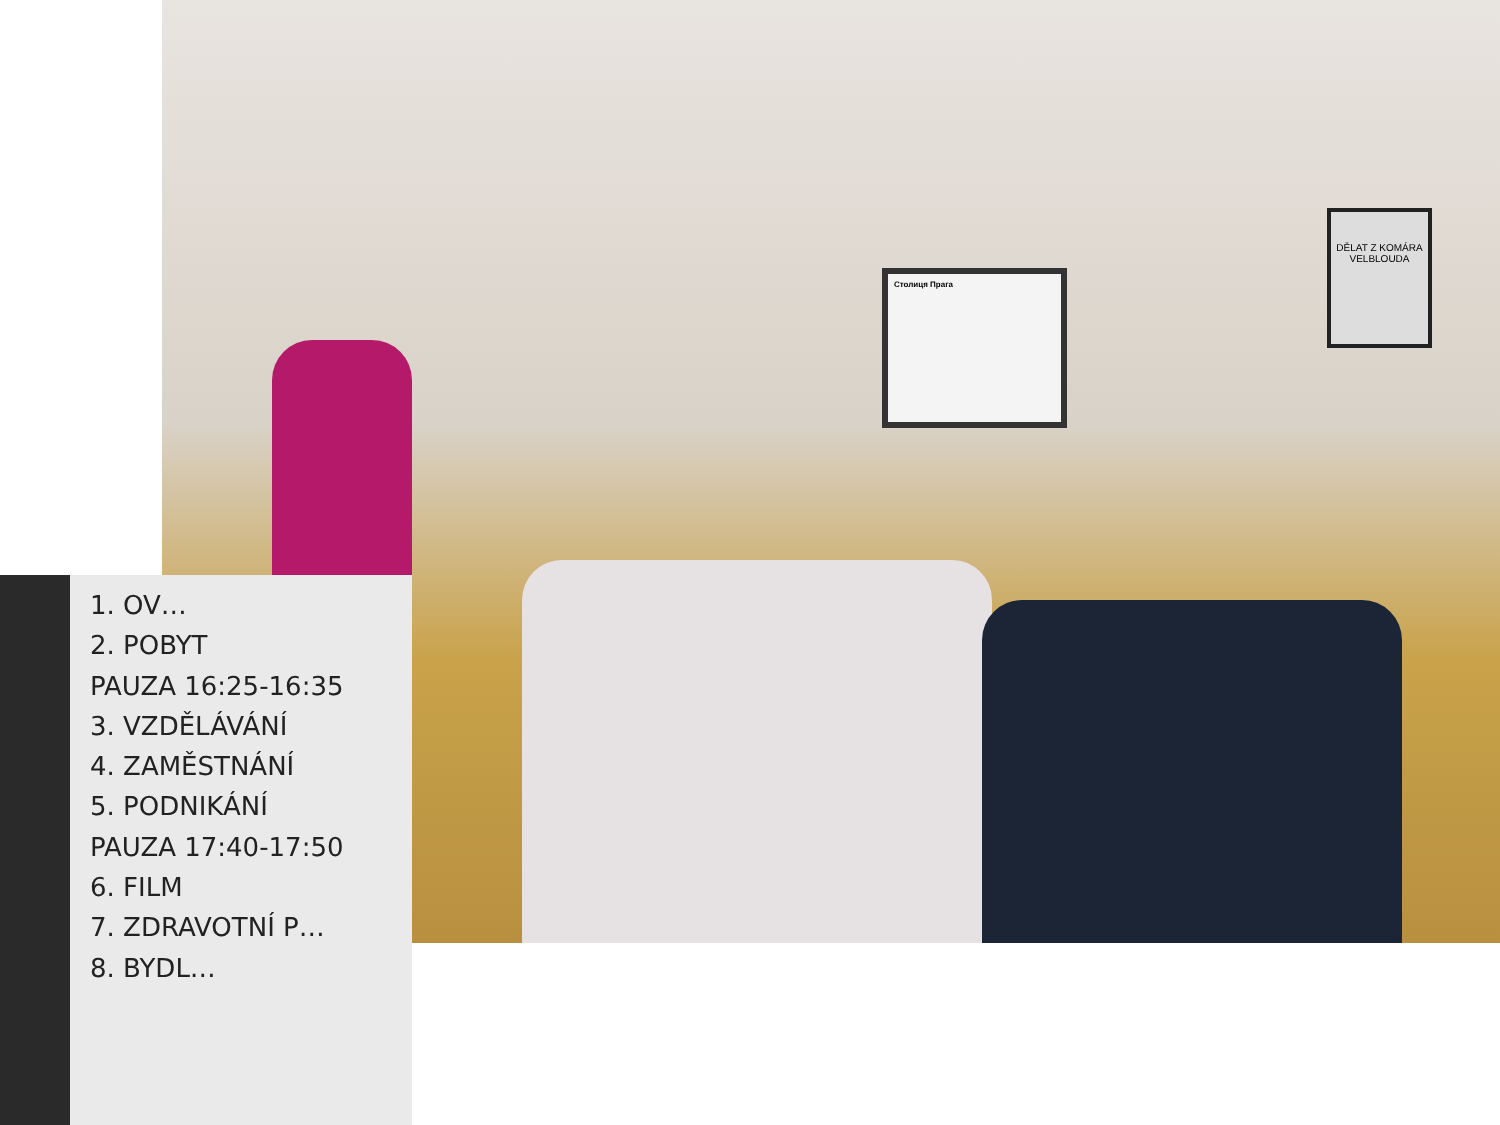Столиця Прага
DĚLAT Z KOMÁRA VELBLOUDA
1. OV…
2. POBYT
PAUZA 16:25-16:35
3. VZDĚLÁVÁNÍ
4. ZAMĚSTNÁNÍ
5. PODNIKÁNÍ
PAUZA 17:40-17:50
6. FILM
7. ZDRAVOTNÍ P…
8. BYDL…